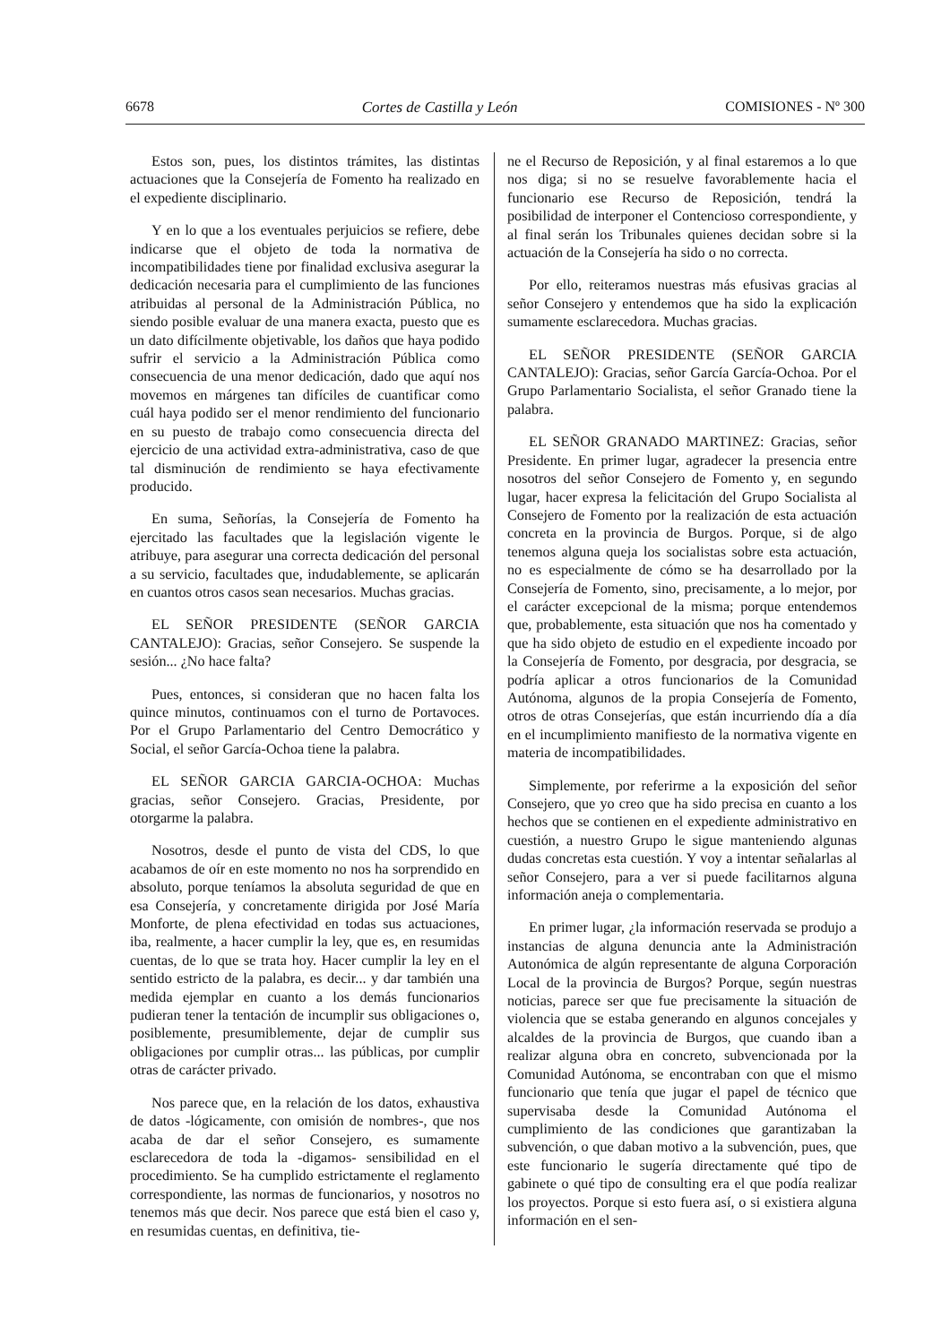6678 Cortes de Castilla y León COMISIONES - Nº 300
Estos son, pues, los distintos trámites, las distintas actuaciones que la Consejería de Fomento ha realizado en el expediente disciplinario.
Y en lo que a los eventuales perjuicios se refiere, debe indicarse que el objeto de toda la normativa de incompatibilidades tiene por finalidad exclusiva asegurar la dedicación necesaria para el cumplimiento de las funciones atribuidas al personal de la Administración Pública, no siendo posible evaluar de una manera exacta, puesto que es un dato difícilmente objetivable, los daños que haya podido sufrir el servicio a la Administración Pública como consecuencia de una menor dedicación, dado que aquí nos movemos en márgenes tan difíciles de cuantificar como cuál haya podido ser el menor rendimiento del funcionario en su puesto de trabajo como consecuencia directa del ejercicio de una actividad extra-administrativa, caso de que tal disminución de rendimiento se haya efectivamente producido.
En suma, Señorías, la Consejería de Fomento ha ejercitado las facultades que la legislación vigente le atribuye, para asegurar una correcta dedicación del personal a su servicio, facultades que, indudablemente, se aplicarán en cuantos otros casos sean necesarios. Muchas gracias.
EL SEÑOR PRESIDENTE (SEÑOR GARCIA CANTALEJO): Gracias, señor Consejero. Se suspende la sesión... ¿No hace falta?
Pues, entonces, si consideran que no hacen falta los quince minutos, continuamos con el turno de Portavoces. Por el Grupo Parlamentario del Centro Democrático y Social, el señor García-Ochoa tiene la palabra.
EL SEÑOR GARCIA GARCIA-OCHOA: Muchas gracias, señor Consejero. Gracias, Presidente, por otorgarme la palabra.
Nosotros, desde el punto de vista del CDS, lo que acabamos de oír en este momento no nos ha sorprendido en absoluto, porque teníamos la absoluta seguridad de que en esa Consejería, y concretamente dirigida por José María Monforte, de plena efectividad en todas sus actuaciones, iba, realmente, a hacer cumplir la ley, que es, en resumidas cuentas, de lo que se trata hoy. Hacer cumplir la ley en el sentido estricto de la palabra, es decir... y dar también una medida ejemplar en cuanto a los demás funcionarios pudieran tener la tentación de incumplir sus obligaciones o, posiblemente, presumiblemente, dejar de cumplir sus obligaciones por cumplir otras... las públicas, por cumplir otras de carácter privado.
Nos parece que, en la relación de los datos, exhaustiva de datos -lógicamente, con omisión de nombres-, que nos acaba de dar el señor Consejero, es sumamente esclarecedora de toda la -digamos- sensibilidad en el procedimiento. Se ha cumplido estrictamente el reglamento correspondiente, las normas de funcionarios, y nosotros no tenemos más que decir. Nos parece que está bien el caso y, en resumidas cuentas, en definitiva, tie-
ne el Recurso de Reposición, y al final estaremos a lo que nos diga; si no se resuelve favorablemente hacia el funcionario ese Recurso de Reposición, tendrá la posibilidad de interponer el Contencioso correspondiente, y al final serán los Tribunales quienes decidan sobre si la actuación de la Consejería ha sido o no correcta.
Por ello, reiteramos nuestras más efusivas gracias al señor Consejero y entendemos que ha sido la explicación sumamente esclarecedora. Muchas gracias.
EL SEÑOR PRESIDENTE (SEÑOR GARCIA CANTALEJO): Gracias, señor García García-Ochoa. Por el Grupo Parlamentario Socialista, el señor Granado tiene la palabra.
EL SEÑOR GRANADO MARTINEZ: Gracias, señor Presidente. En primer lugar, agradecer la presencia entre nosotros del señor Consejero de Fomento y, en segundo lugar, hacer expresa la felicitación del Grupo Socialista al Consejero de Fomento por la realización de esta actuación concreta en la provincia de Burgos. Porque, si de algo tenemos alguna queja los socialistas sobre esta actuación, no es especialmente de cómo se ha desarrollado por la Consejería de Fomento, sino, precisamente, a lo mejor, por el carácter excepcional de la misma; porque entendemos que, probablemente, esta situación que nos ha comentado y que ha sido objeto de estudio en el expediente incoado por la Consejería de Fomento, por desgracia, por desgracia, se podría aplicar a otros funcionarios de la Comunidad Autónoma, algunos de la propia Consejería de Fomento, otros de otras Consejerías, que están incurriendo día a día en el incumplimiento manifiesto de la normativa vigente en materia de incompatibilidades.
Simplemente, por referirme a la exposición del señor Consejero, que yo creo que ha sido precisa en cuanto a los hechos que se contienen en el expediente administrativo en cuestión, a nuestro Grupo le sigue manteniendo algunas dudas concretas esta cuestión. Y voy a intentar señalarlas al señor Consejero, para a ver si puede facilitarnos alguna información aneja o complementaria.
En primer lugar, ¿la información reservada se produjo a instancias de alguna denuncia ante la Administración Autonómica de algún representante de alguna Corporación Local de la provincia de Burgos? Porque, según nuestras noticias, parece ser que fue precisamente la situación de violencia que se estaba generando en algunos concejales y alcaldes de la provincia de Burgos, que cuando iban a realizar alguna obra en concreto, subvencionada por la Comunidad Autónoma, se encontraban con que el mismo funcionario que tenía que jugar el papel de técnico que supervisaba desde la Comunidad Autónoma el cumplimiento de las condiciones que garantizaban la subvención, o que daban motivo a la subvención, pues, que este funcionario le sugería directamente qué tipo de gabinete o qué tipo de consulting era el que podía realizar los proyectos. Porque si esto fuera así, o si existiera alguna información en el sen-